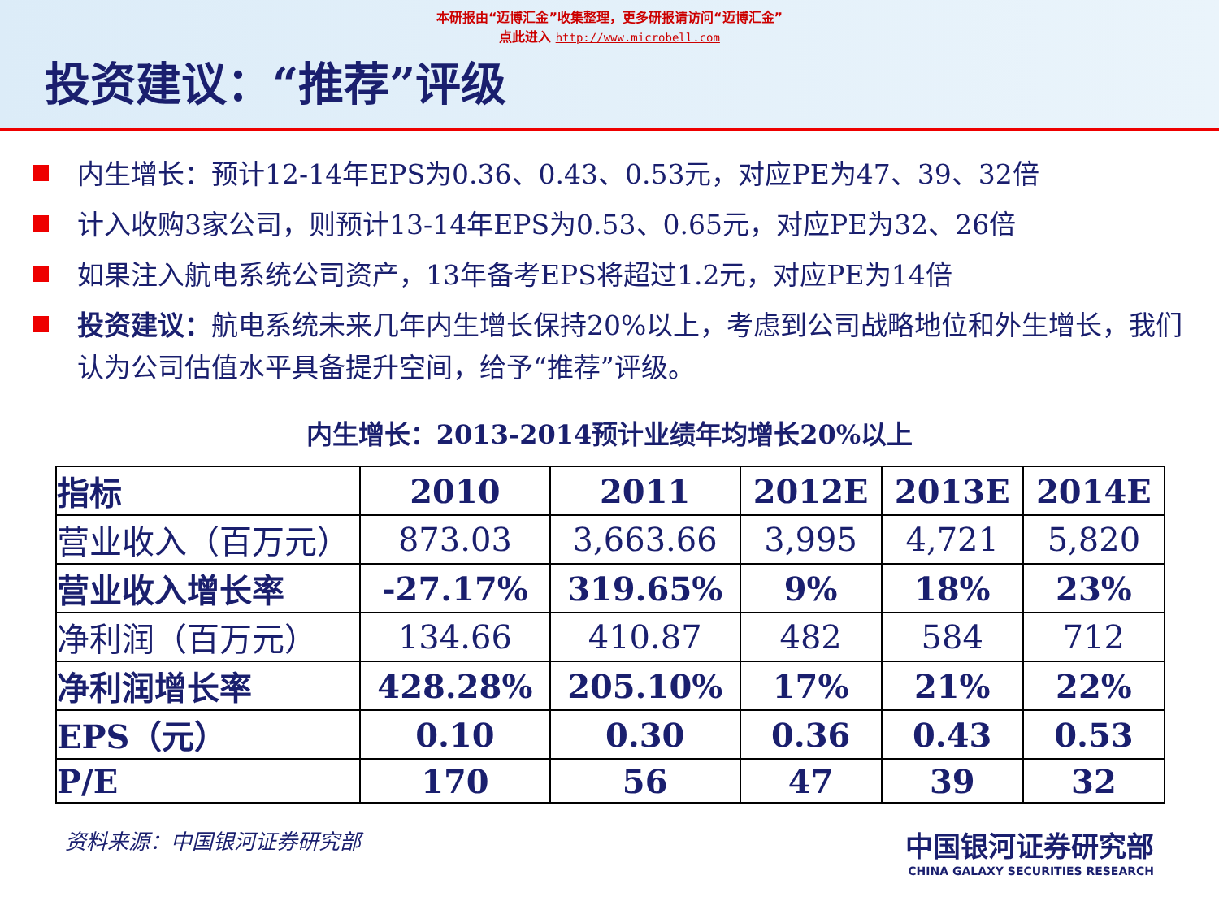本研报由“迈博汇金”收集整理，更多研报请访问“迈博汇金”
点此进入 http://www.microbell.com
投资建议：“推荐”评级
内生增长：预计12-14年EPS为0.36、0.43、0.53元，对应PE为47、39、32倍
计入收购3家公司，则预计13-14年EPS为0.53、0.65元，对应PE为32、26倍
如果注入航电系统公司资产，13年备考EPS将超过1.2元，对应PE为14倍
投资建议：航电系统未来几年内生增长保持20%以上，考虑到公司战略地位和外生增长，我们认为公司估值水平具备提升空间，给予“推荐”评级。
内生增长：2013-2014预计业绩年均增长20%以上
| 指标 | 2010 | 2011 | 2012E | 2013E | 2014E |
| --- | --- | --- | --- | --- | --- |
| 营业收入（百万元） | 873.03 | 3,663.66 | 3,995 | 4,721 | 5,820 |
| 营业收入增长率 | -27.17% | 319.65% | 9% | 18% | 23% |
| 净利润（百万元） | 134.66 | 410.87 | 482 | 584 | 712 |
| 净利润增长率 | 428.28% | 205.10% | 17% | 21% | 22% |
| EPS（元） | 0.10 | 0.30 | 0.36 | 0.43 | 0.53 |
| P/E | 170 | 56 | 47 | 39 | 32 |
资料来源：中国银河证券研究部
中国银河证券研究部
CHINA GALAXY SECURITIES RESEARCH